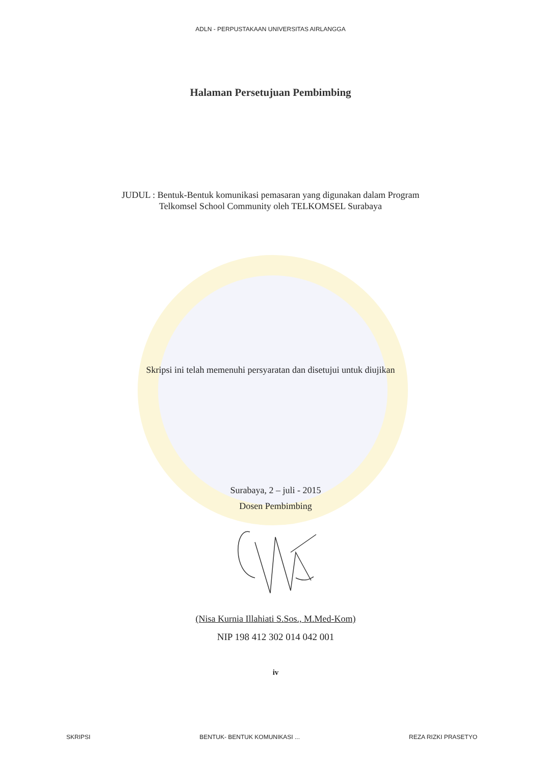ADLN - PERPUSTAKAAN UNIVERSITAS AIRLANGGA
Halaman Persetujuan Pembimbing
JUDUL : Bentuk-Bentuk komunikasi pemasaran yang digunakan dalam Program
Telkomsel School Community oleh TELKOMSEL Surabaya
Skripsi ini telah memenuhi persyaratan dan disetujui untuk diujikan
Surabaya, 2 – juli - 2015
Dosen Pembimbing
(Nisa Kurnia Illahiati S.Sos., M.Med-Kom)
NIP 198 412 302 014 042 001
iv
SKRIPSI BENTUK- BENTUK KOMUNIKASI ... REZA RIZKI PRASETYO